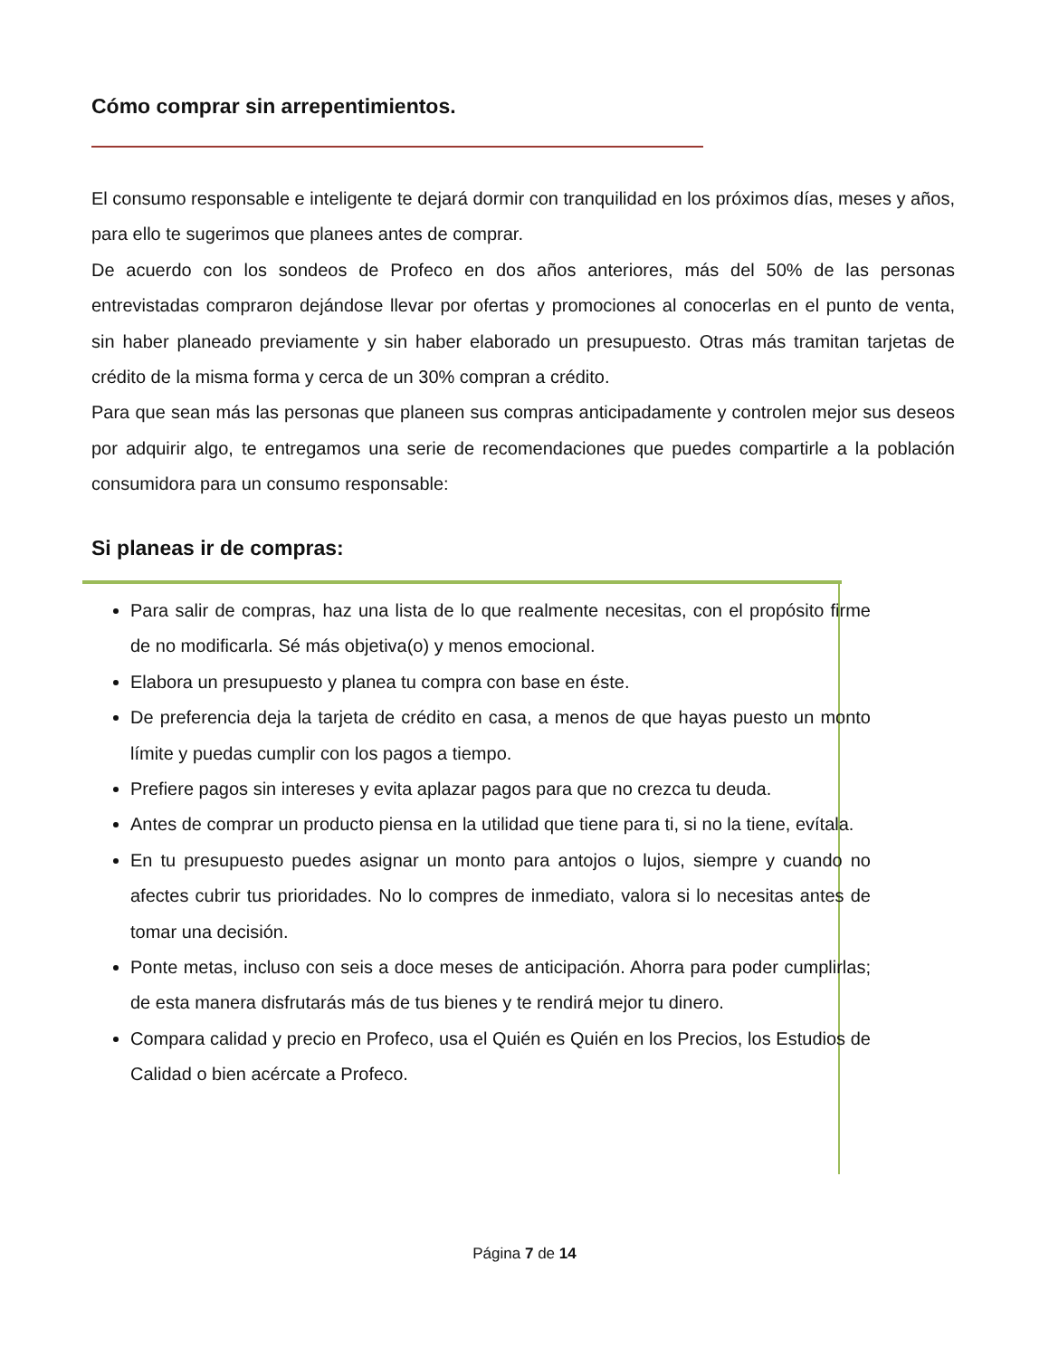Cómo comprar sin arrepentimientos.
El consumo responsable e inteligente te dejará dormir con tranquilidad en los próximos días, meses y años, para ello te sugerimos que planees antes de comprar.
De acuerdo con los sondeos de Profeco en dos años anteriores, más del 50% de las personas entrevistadas compraron dejándose llevar por ofertas y promociones al conocerlas en el punto de venta, sin haber planeado previamente y sin haber elaborado un presupuesto. Otras más tramitan tarjetas de crédito de la misma forma y cerca de un 30% compran a crédito.
Para que sean más las personas que planeen sus compras anticipadamente y controlen mejor sus deseos por adquirir algo, te entregamos una serie de recomendaciones que puedes compartirle a la población consumidora para un consumo responsable:
Si planeas ir de compras:
Para salir de compras, haz una lista de lo que realmente necesitas, con el propósito firme de no modificarla. Sé más objetiva(o) y menos emocional.
Elabora un presupuesto y planea tu compra con base en éste.
De preferencia deja la tarjeta de crédito en casa, a menos de que hayas puesto un monto límite y puedas cumplir con los pagos a tiempo.
Prefiere pagos sin intereses y evita aplazar pagos para que no crezca tu deuda.
Antes de comprar un producto piensa en la utilidad que tiene para ti, si no la tiene, evítala.
En tu presupuesto puedes asignar un monto para antojos o lujos, siempre y cuando no afectes cubrir tus prioridades. No lo compres de inmediato, valora si lo necesitas antes de tomar una decisión.
Ponte metas, incluso con seis a doce meses de anticipación. Ahorra para poder cumplirlas; de esta manera disfrutarás más de tus bienes y te rendirá mejor tu dinero.
Compara calidad y precio en Profeco, usa el Quién es Quién en los Precios, los Estudios de Calidad o bien acércate a Profeco.
Página 7 de 14